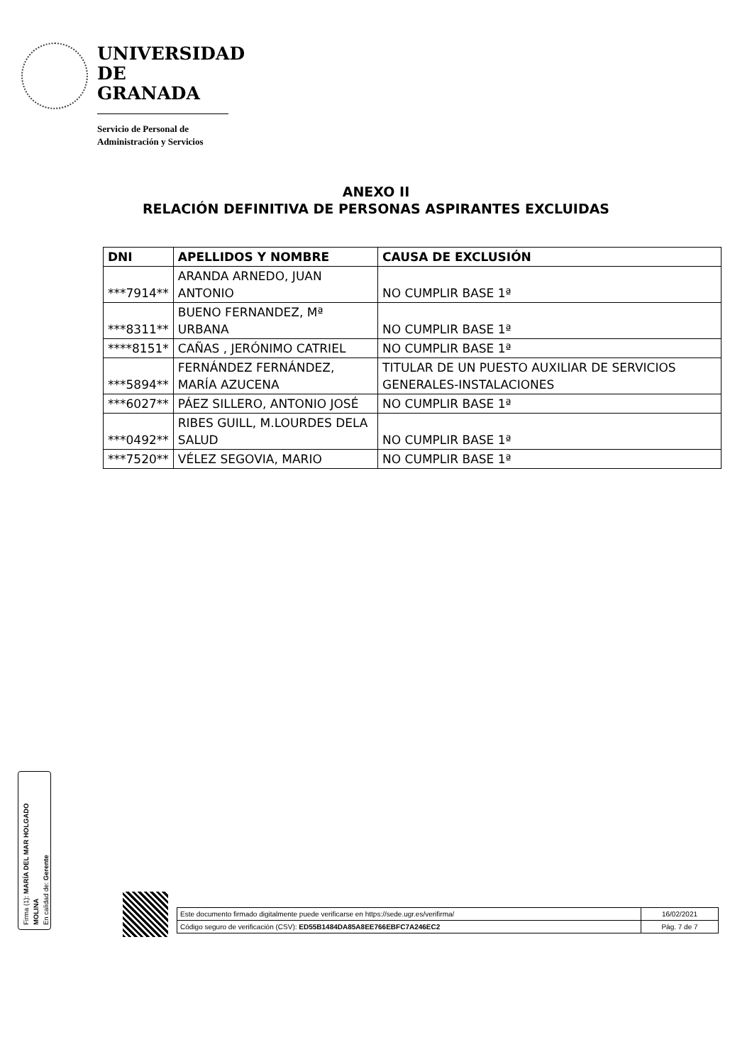UNIVERSIDAD
DE GRANADA
Servicio de Personal de
Administración y Servicios
ANEXO II
RELACIÓN DEFINITIVA DE PERSONAS ASPIRANTES EXCLUIDAS
| DNI | APELLIDOS Y NOMBRE | CAUSA DE EXCLUSIÓN |
| --- | --- | --- |
| ***7914** | ARANDA ARNEDO, JUAN ANTONIO | NO CUMPLIR BASE 1ª |
| ***8311** | BUENO FERNANDEZ, Mª URBANA | NO CUMPLIR BASE 1ª |
| ****8151* | CAÑAS , JERÓNIMO CATRIEL | NO CUMPLIR BASE 1ª |
| ***5894** | FERNÁNDEZ FERNÁNDEZ, MARÍA AZUCENA | TITULAR DE UN PUESTO AUXILIAR DE SERVICIOS GENERALES-INSTALACIONES |
| ***6027** | PÁEZ SILLERO, ANTONIO JOSÉ | NO CUMPLIR BASE 1ª |
| ***0492** | RIBES GUILL, M.LOURDES DELA SALUD | NO CUMPLIR BASE 1ª |
| ***7520** | VÉLEZ SEGOVIA, MARIO | NO CUMPLIR BASE 1ª |
Firma (1): MARÍA DEL MAR HOLGADO MOLINA
En calidad de: Gerente
| Este documento firmado digitalmente puede verificarse en https://sede.ugr.es/verifirma/ | 16/02/2021 |
| Código seguro de verificación (CSV): ED55B1484DA85A8EE766EBFC7A246EC2 | Pág. 7 de 7 |